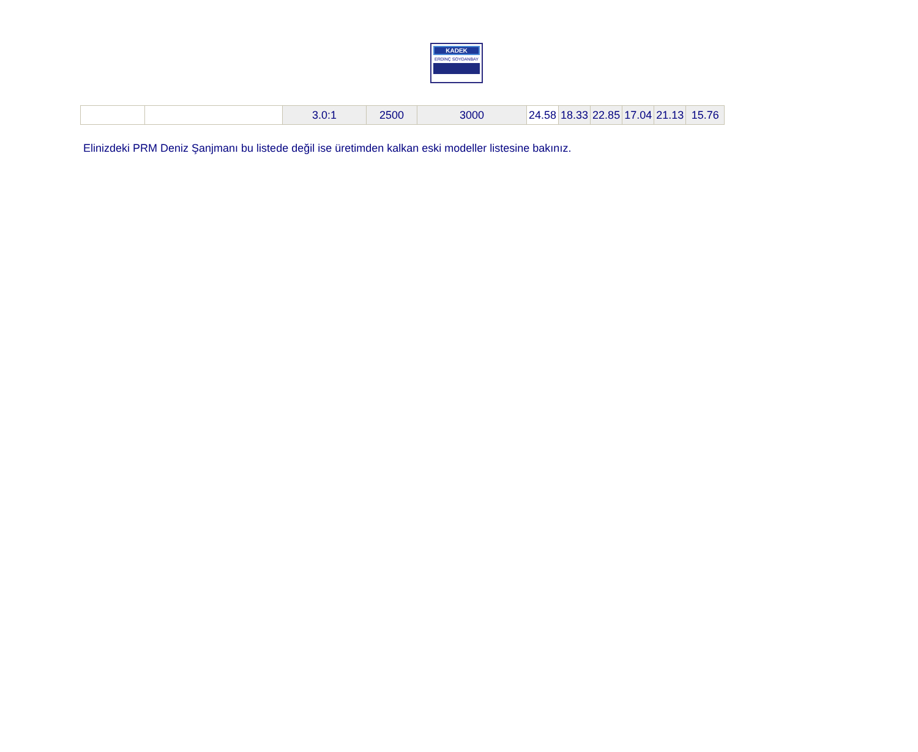KADEK
ERDİNÇ SOYDANBAY
| | | 3.0:1 | 2500 | 3000 | 24.58 | 18.33 | 22.85 | 17.04 | 21.13 | 15.76 |
Elinizdeki PRM Deniz Şanjmanı bu listede değil ise üretimden kalkan eski modeller listesine bakınız.